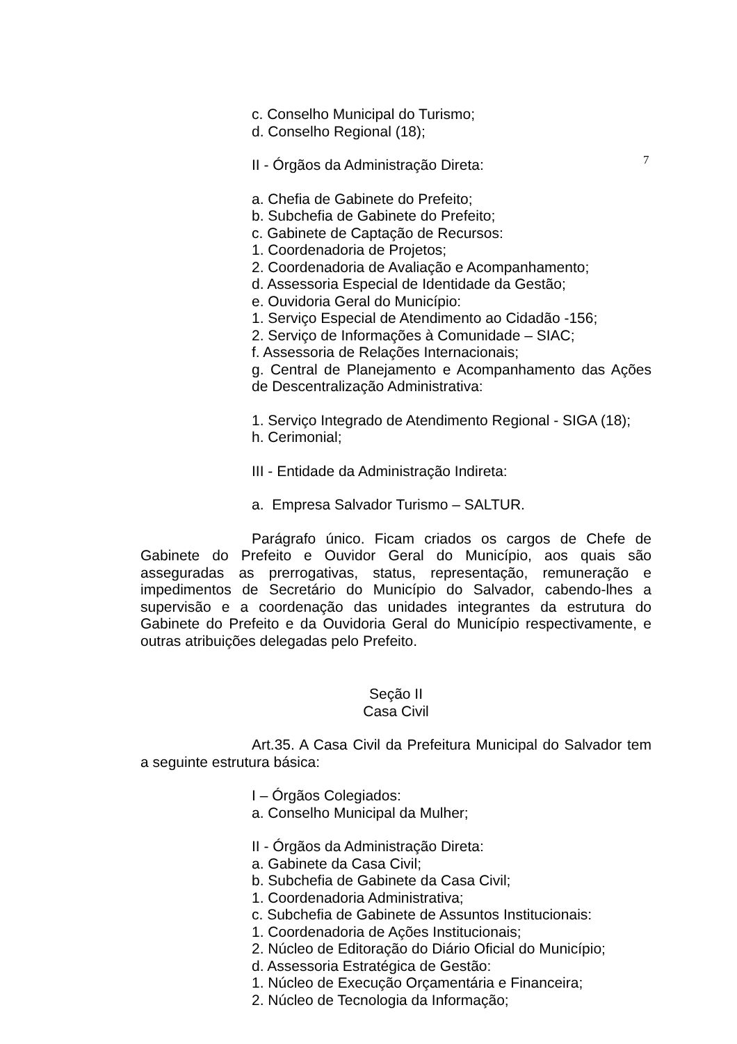c. Conselho Municipal do Turismo;
d. Conselho Regional (18);
II - Órgãos da Administração Direta:
7
a. Chefia de Gabinete do Prefeito;
b. Subchefia de Gabinete do Prefeito;
c. Gabinete de Captação de Recursos:
1. Coordenadoria de Projetos;
2. Coordenadoria de Avaliação e Acompanhamento;
d. Assessoria Especial de Identidade da Gestão;
e. Ouvidoria Geral do Município:
1. Serviço Especial de Atendimento ao Cidadão -156;
2. Serviço de Informações à Comunidade – SIAC;
f. Assessoria de Relações Internacionais;
g. Central de Planejamento e Acompanhamento das Ações de Descentralização Administrativa:
1. Serviço Integrado de Atendimento Regional - SIGA (18);
h. Cerimonial;
III - Entidade da Administração Indireta:
a. Empresa Salvador Turismo – SALTUR.
Parágrafo único. Ficam criados os cargos de Chefe de Gabinete do Prefeito e Ouvidor Geral do Município, aos quais são asseguradas as prerrogativas, status, representação, remuneração e impedimentos de Secretário do Município do Salvador, cabendo-lhes a supervisão e a coordenação das unidades integrantes da estrutura do Gabinete do Prefeito e da Ouvidoria Geral do Município respectivamente, e outras atribuições delegadas pelo Prefeito.
Seção II
Casa Civil
Art.35. A Casa Civil da Prefeitura Municipal do Salvador tem a seguinte estrutura básica:
I – Órgãos Colegiados:
a. Conselho Municipal da Mulher;
II - Órgãos da Administração Direta:
a. Gabinete da Casa Civil;
b. Subchefia de Gabinete da Casa Civil;
1. Coordenadoria Administrativa;
c. Subchefia de Gabinete de Assuntos Institucionais:
1. Coordenadoria de Ações Institucionais;
2. Núcleo de Editoração do Diário Oficial do Município;
d. Assessoria Estratégica de Gestão:
1. Núcleo de Execução Orçamentária e Financeira;
2. Núcleo de Tecnologia da Informação;